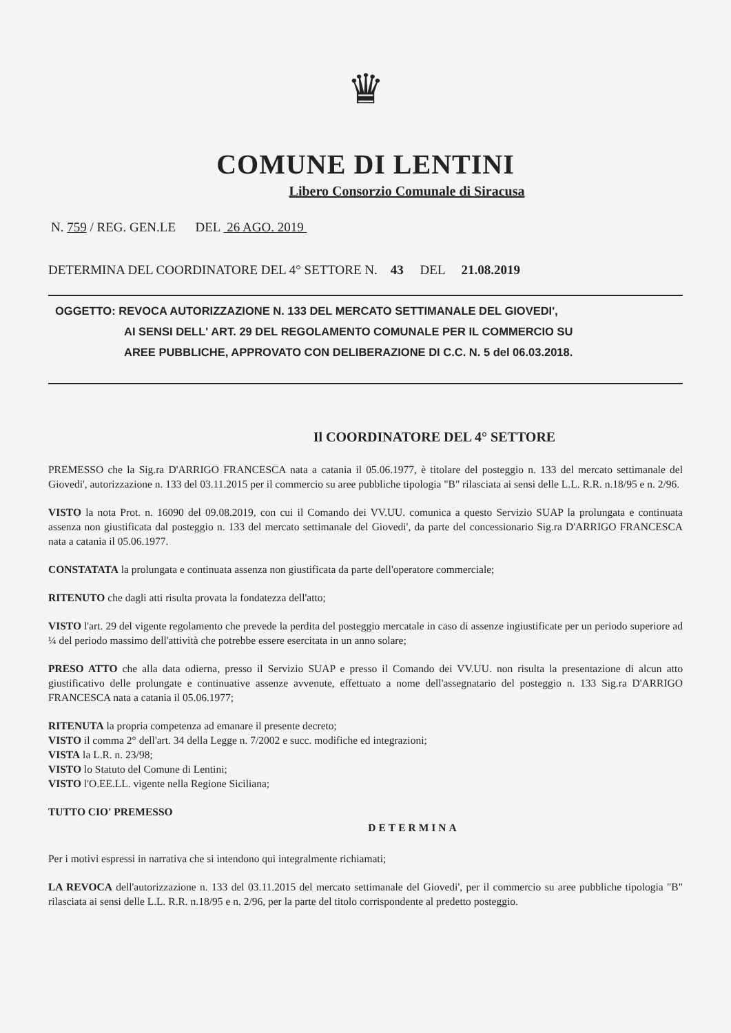♛
COMUNE DI LENTINI
Libero Consorzio Comunale di Siracusa
N. 759 / REG. GEN.LE DEL 26 AGO. 2019
DETERMINA DEL COORDINATORE DEL 4° SETTORE N. 43 DEL 21.08.2019
OGGETTO: REVOCA AUTORIZZAZIONE N. 133 DEL MERCATO SETTIMANALE DEL GIOVEDI',
AI SENSI DELL' ART. 29 DEL REGOLAMENTO COMUNALE PER IL COMMERCIO SU
AREE PUBBLICHE, APPROVATO CON DELIBERAZIONE DI C.C. N. 5 del 06.03.2018.
Il COORDINATORE DEL 4° SETTORE
PREMESSO che la Sig.ra D'ARRIGO FRANCESCA nata a catania il 05.06.1977, è titolare del posteggio n. 133 del mercato settimanale del Giovedi', autorizzazione n. 133 del 03.11.2015 per il commercio su aree pubbliche tipologia "B" rilasciata ai sensi delle L.L. R.R. n.18/95 e n. 2/96.
VISTO la nota Prot. n. 16090 del 09.08.2019, con cui il Comando dei VV.UU. comunica a questo Servizio SUAP la prolungata e continuata assenza non giustificata dal posteggio n. 133 del mercato settimanale del Giovedi', da parte del concessionario Sig.ra D'ARRIGO FRANCESCA nata a catania il 05.06.1977.
CONSTATATA la prolungata e continuata assenza non giustificata da parte dell'operatore commerciale;
RITENUTO che dagli atti risulta provata la fondatezza dell'atto;
VISTO l'art. 29 del vigente regolamento che prevede la perdita del posteggio mercatale in caso di assenze ingiustificate per un periodo superiore ad ¼ del periodo massimo dell'attività che potrebbe essere esercitata in un anno solare;
PRESO ATTO che alla data odierna, presso il Servizio SUAP e presso il Comando dei VV.UU. non risulta la presentazione di alcun atto giustificativo delle prolungate e continuative assenze avvenute, effettuato a nome dell'assegnatario del posteggio n. 133 Sig.ra D'ARRIGO FRANCESCA nata a catania il 05.06.1977;
RITENUTA la propria competenza ad emanare il presente decreto;
VISTO il comma 2° dell'art. 34 della Legge n. 7/2002 e succ. modifiche ed integrazioni;
VISTA la L.R. n. 23/98;
VISTO lo Statuto del Comune di Lentini;
VISTO l'O.EE.LL. vigente nella Regione Siciliana;
TUTTO CIO' PREMESSO
DETERMINA
Per i motivi espressi in narrativa che si intendono qui integralmente richiamati;
LA REVOCA dell'autorizzazione n. 133 del 03.11.2015 del mercato settimanale del Giovedi', per il commercio su aree pubbliche tipologia "B" rilasciata ai sensi delle L.L. R.R. n.18/95 e n. 2/96, per la parte del titolo corrispondente al predetto posteggio.